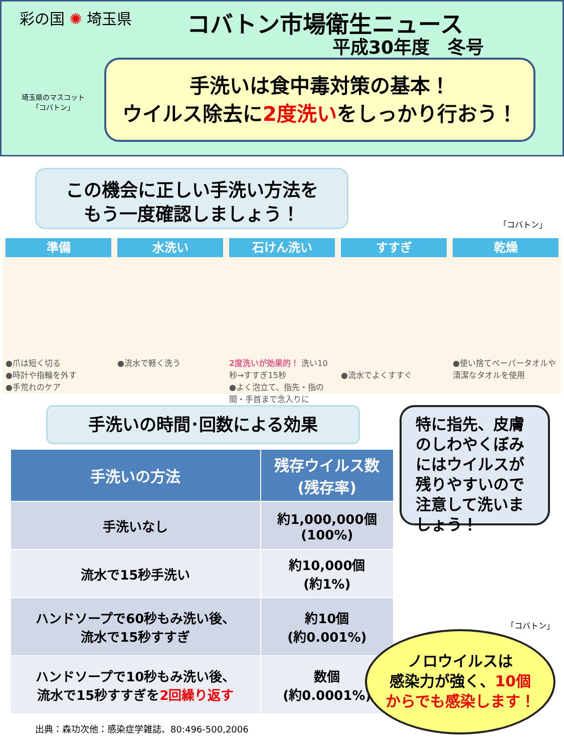彩の国 ✺ 埼玉県 コバトン市場衛生ニュース
平成30年度　冬号
埼玉県のマスコット
「コバトン」
手洗いは食中毒対策の基本！
ウイルス除去に2度洗いをしっかり行おう！
この機会に正しい手洗い方法を
もう一度確認しましょう！
「コバトン」
準備
●爪は短く切る
●時計や指輪を外す
●手荒れのケア
水洗い
●流水で軽く洗う
石けん洗い
2度洗いが効果的！ 洗い10秒→すすぎ15秒
●よく泡立て、指先・指の間・手首まで念入りに
すすぎ
●流水でよくすすぐ
乾燥
●使い捨てペーパータオルや清潔なタオルを使用
手洗いの時間･回数による効果
| 手洗いの方法 | 残存ウイルス数 (残存率) |
| --- | --- |
| 手洗いなし | 約1,000,000個 (100%) |
| 流水で15秒手洗い | 約10,000個 (約1%) |
| ハンドソープで60秒もみ洗い後、 流水で15秒すすぎ | 約10個 (約0.001%) |
| ハンドソープで10秒もみ洗い後、 流水で15秒すすぎを 2回繰り返す | 数個 (約0.0001%) |
出典：森功次他：感染症学雑誌、80:496-500,2006
特に指先、皮膚のしわやくぼみにはウイルスが残りやすいので注意して洗いましょう！
「コバトン」
ノロウイルスは
感染力が強く、10個
からでも感染します！